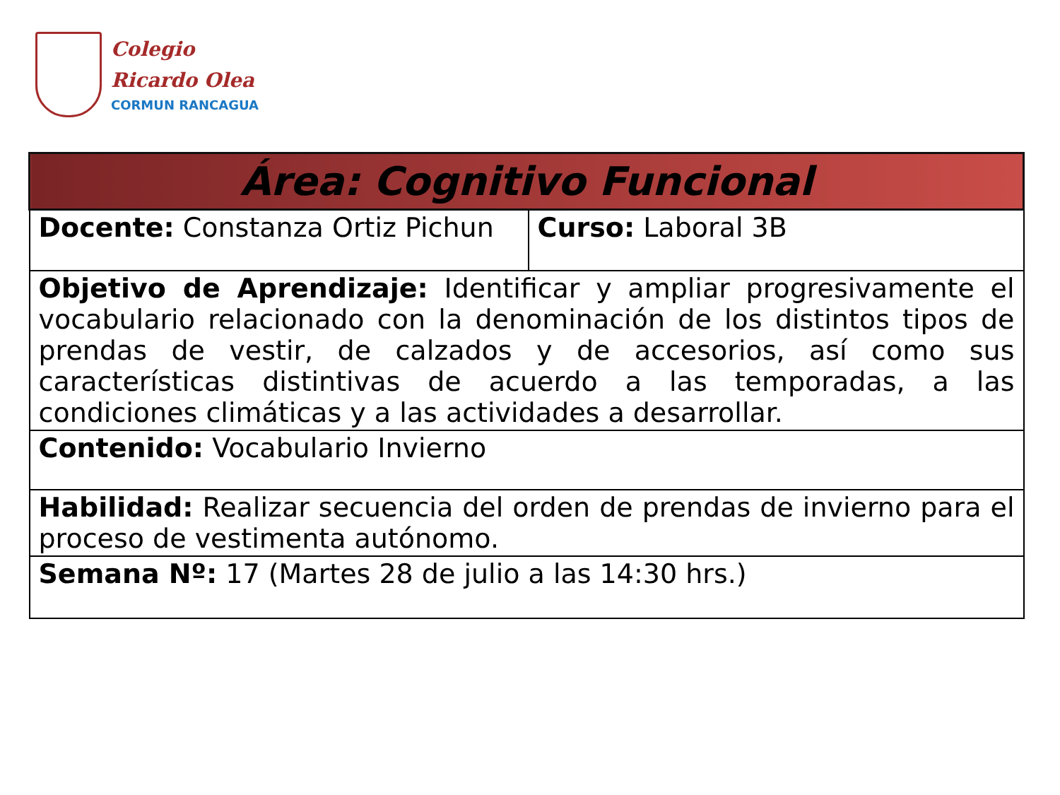Colegio
Ricardo Olea
CORMUN RANCAGUA
| Área: Cognitivo Funcional | |
| --- | --- |
| Docente: Constanza Ortiz Pichun | Curso: Laboral 3B |
| Objetivo de Aprendizaje: Identificar y ampliar progresivamente el vocabulario relacionado con la denominación de los distintos tipos de prendas de vestir, de calzados y de accesorios, así como sus características distintivas de acuerdo a las temporadas, a las condiciones climáticas y a las actividades a desarrollar. | |
| Contenido: Vocabulario Invierno | |
| Habilidad: Realizar secuencia del orden de prendas de invierno para el proceso de vestimenta autónomo. | |
| Semana Nº: 17 (Martes 28 de julio a las 14:30 hrs.) | |